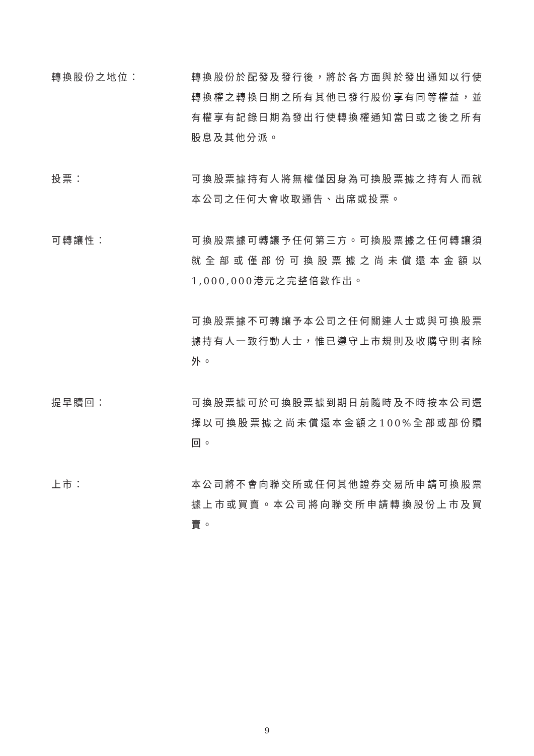轉換股份之地位： 轉換股份於配發及發行後，將於各方面與於發出通知以行使轉換權之轉換日期之所有其他已發行股份享有同等權益，並有權享有記錄日期為發出行使轉換權通知當日或之後之所有股息及其他分派。
投票： 可換股票據持有人將無權僅因身為可換股票據之持有人而就本公司之任何大會收取通告、出席或投票。
可轉讓性： 可換股票據可轉讓予任何第三方。可換股票據之任何轉讓須就全部或僅部份可換股票據之尚未償還本金額以1,000,000港元之完整倍數作出。
可換股票據不可轉讓予本公司之任何關連人士或與可換股票據持有人一致行動人士，惟已遵守上市規則及收購守則者除外。
提早贖回： 可換股票據可於可換股票據到期日前隨時及不時按本公司選擇以可換股票據之尚未償還本金額之100%全部或部份贖回。
上市： 本公司將不會向聯交所或任何其他證券交易所申請可換股票據上市或買賣。本公司將向聯交所申請轉換股份上市及買賣。
9